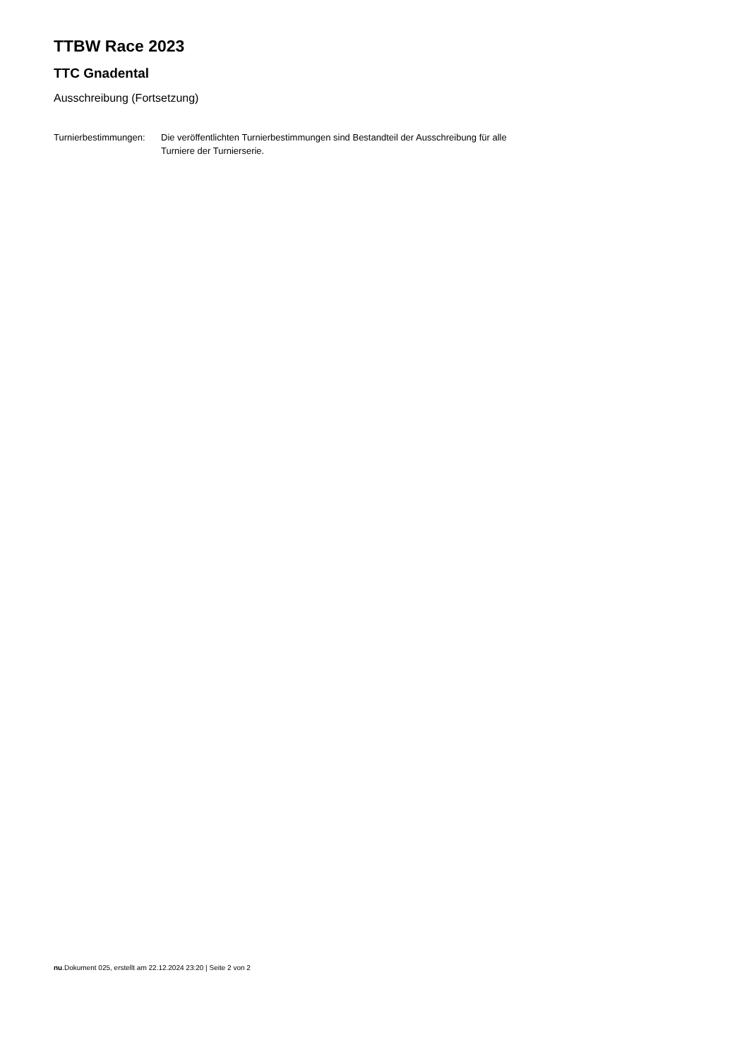TTBW Race 2023
TTC Gnadental
Ausschreibung (Fortsetzung)
Turnierbestimmungen:
Die veröffentlichten Turnierbestimmungen sind Bestandteil der Ausschreibung für alle Turniere der Turnierserie.
nu.Dokument 025, erstellt am 22.12.2024 23:20 | Seite 2 von 2